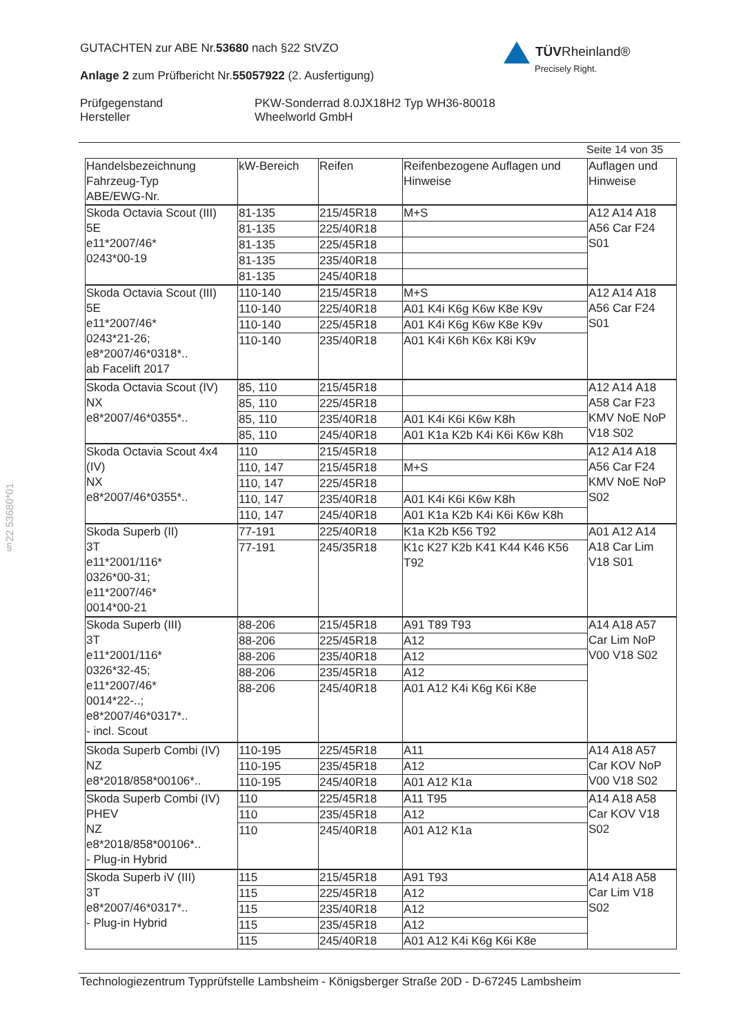GUTACHTEN zur ABE Nr.53680 nach §22 StVZO
Anlage 2 zum Prüfbericht Nr.55057922 (2. Ausfertigung)
Prüfgegenstand
Hersteller
PKW-Sonderrad 8.0JX18H2 Typ WH36-80018
Wheelworld GmbH
TÜVRheinland®
Precisely Right.
Seite 14 von 35
| Handelsbezeichnung Fahrzeug-Typ ABE/EWG-Nr. | kW-Bereich | Reifen | Reifenbezogene Auflagen und Hinweise | Auflagen und Hinweise |
| --- | --- | --- | --- | --- |
| Skoda Octavia Scout (III) 5E e11*2007/46* 0243*00-19 | 81-135 | 215/45R18 | M+S | A12 A14 A18 A56 Car F24 S01 |
| | 81-135 | 225/40R18 | | |
| | 81-135 | 225/45R18 | | |
| | 81-135 | 235/40R18 | | |
| | 81-135 | 245/40R18 | | |
| Skoda Octavia Scout (III) 5E e11*2007/46* 0243*21-26; e8*2007/46*0318*.. ab Facelift 2017 | 110-140 | 215/45R18 | M+S | A12 A14 A18 A56 Car F24 S01 |
| | 110-140 | 225/40R18 | A01 K4i K6g K6w K8e K9v | |
| | 110-140 | 225/45R18 | A01 K4i K6g K6w K8e K9v | |
| | 110-140 | 235/40R18 | A01 K4i K6h K6x K8i K9v | |
| Skoda Octavia Scout (IV) NX e8*2007/46*0355*.. | 85, 110 | 215/45R18 | | A12 A14 A18 A58 Car F23 KMV NoE NoP V18 S02 |
| | 85, 110 | 225/45R18 | | |
| | 85, 110 | 235/40R18 | A01 K4i K6i K6w K8h | |
| | 85, 110 | 245/40R18 | A01 K1a K2b K4i K6i K6w K8h | |
| Skoda Octavia Scout 4x4 (IV) NX e8*2007/46*0355*.. | 110 | 215/45R18 | | A12 A14 A18 A56 Car F24 KMV NoE NoP S02 |
| | 110, 147 | 215/45R18 | M+S | |
| | 110, 147 | 225/45R18 | | |
| | 110, 147 | 235/40R18 | A01 K4i K6i K6w K8h | |
| | 110, 147 | 245/40R18 | A01 K1a K2b K4i K6i K6w K8h | |
| Skoda Superb (II) 3T e11*2001/116* 0326*00-31; e11*2007/46* 0014*00-21 | 77-191 | 225/40R18 | K1a K2b K56 T92 | A01 A12 A14 A18 Car Lim V18 S01 |
| | 77-191 | 245/35R18 | K1c K27 K2b K41 K44 K46 K56 T92 | |
| Skoda Superb (III) 3T e11*2001/116* 0326*32-45; e11*2007/46* 0014*22-..; e8*2007/46*0317*.. - incl. Scout | 88-206 | 215/45R18 | A91 T89 T93 | A14 A18 A57 Car Lim NoP V00 V18 S02 |
| | 88-206 | 225/45R18 | A12 | |
| | 88-206 | 235/40R18 | A12 | |
| | 88-206 | 235/45R18 | A12 | |
| | 88-206 | 245/40R18 | A01 A12 K4i K6g K6i K8e | |
| Skoda Superb Combi (IV) NZ e8*2018/858*00106*.. | 110-195 | 225/45R18 | A11 | A14 A18 A57 Car KOV NoP V00 V18 S02 |
| | 110-195 | 235/45R18 | A12 | |
| | 110-195 | 245/40R18 | A01 A12 K1a | |
| Skoda Superb Combi (IV) PHEV NZ e8*2018/858*00106*.. - Plug-in Hybrid | 110 | 225/45R18 | A11 T95 | A14 A18 A58 Car KOV V18 S02 |
| | 110 | 235/45R18 | A12 | |
| | 110 | 245/40R18 | A01 A12 K1a | |
| Skoda Superb iV (III) 3T e8*2007/46*0317*.. - Plug-in Hybrid | 115 | 215/45R18 | A91 T93 | A14 A18 A58 Car Lim V18 S02 |
| | 115 | 225/45R18 | A12 | |
| | 115 | 235/40R18 | A12 | |
| | 115 | 235/45R18 | A12 | |
| | 115 | 245/40R18 | A01 A12 K4i K6g K6i K8e | |
§22 53680*01
Technologiezentrum Typprüfstelle Lambsheim - Königsberger Straße 20D - D-67245 Lambsheim